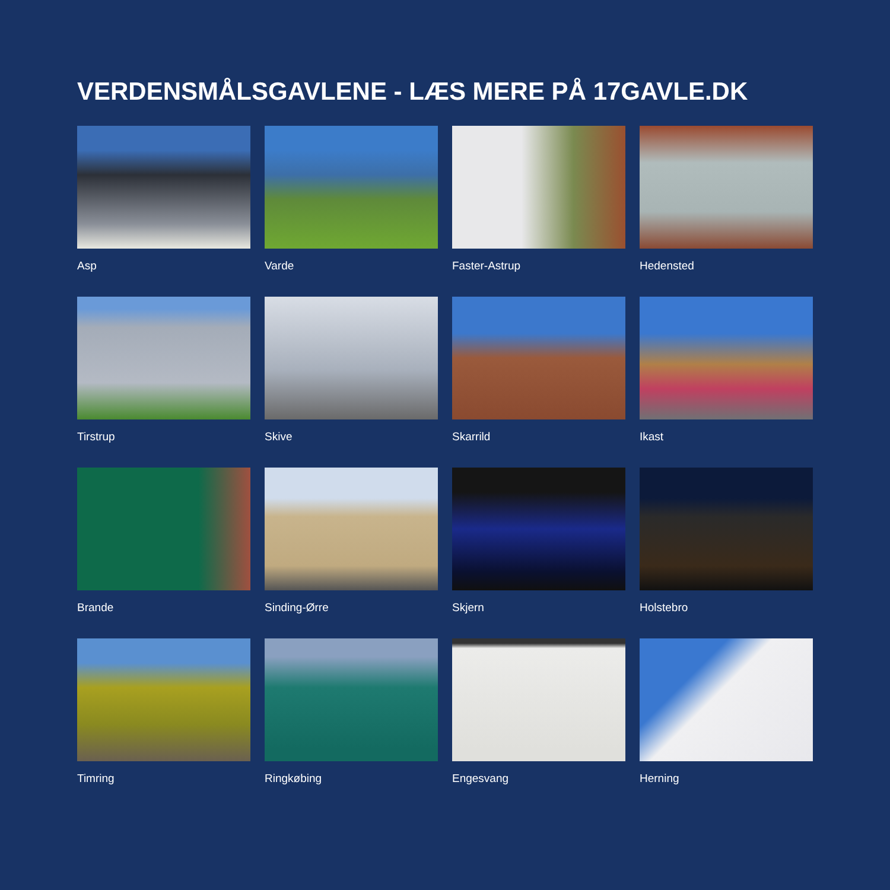VERDENSMÅLSGAVLENE - LÆS MERE PÅ 17GAVLE.DK
Asp
Varde
Faster-Astrup
Hedensted
Tirstrup
Skive
Skarrild
Ikast
Brande
Sinding-Ørre
Skjern
Holstebro
Timring
Ringkøbing
Engesvang
Herning